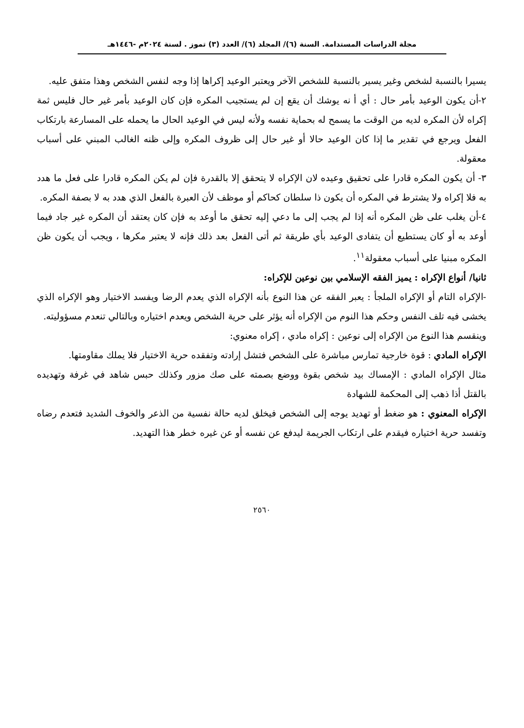مجلة الدراسات المستدامة. السنة (٦)/ المجلد (٦)/ العدد (٣) تموز . لسنة ٢٠٢٤م -١٤٤٦هـ
يسيرا بالنسبة لشخص وغير يسير بالنسبة للشخص الآخر ويعتبر الوعيد إكراها إذا وجه لنفس الشخص وهذا متفق عليه.
٢-أن يكون الوعيد بأمر حال : أي أ نه يوشك أن يقع إن لم يستجيب المكره فإن كان الوعيد بأمر غير حال فليس ثمة إكراه لأن المكره لديه من الوقت ما يسمح له بحماية نفسه ولأنه ليس في الوعيد الحال ما يحمله على المسارعة بارتكاب الفعل ويرجع في تقدير ما إذا كان الوعيد حالا أو غير حال إلى ظروف المكره وإلى ظنه الغالب المبني على أسباب معقولة.
٣- أن يكون المكره قادرا على تحقيق وعيده لان الإكراه لا يتحقق إلا بالقدرة فإن لم يكن المكره قادرا على فعل ما هدد به فلا إكراه ولا يشترط في المكره أن يكون ذا سلطان كحاكم أو موظف لأن العبرة بالفعل الذي هدد به لا بصفة المكره.
٤-أن يغلب على ظن المكره أنه إذا لم يجب إلى ما دعي إليه تحقق ما أوعد به فإن كان يعتقد أن المكره غير جاد فيما أوعد به أو كان يستطيع أن يتفادى الوعيد بأي طريقة ثم أتى الفعل بعد ذلك فإنه لا يعتبر مكرها ، ويجب أن يكون ظن المكره مبنيا على أسباب معقولة<sup>١١</sup>.
ثانيا/ أنواع الإكراه : يميز الفقه الإسلامي بين نوعين للإكراه:
-الإكراه التام أو الإكراه الملجأ : يعبر الفقه عن هذا النوع بأنه الإكراه الذي يعدم الرضا ويفسد الاختيار وهو الإكراه الذي يخشى فيه تلف النفس وحكم هذا النوم من الإكراه أنه يؤثر على حرية الشخص ويعدم اختياره وبالتالي تنعدم مسؤوليته.
وينقسم هذا النوع من الإكراه إلى نوعين : إكراه مادي ، إكراه معنوي:
الإكراه المادي : قوة خارجية تمارس مباشرة على الشخص فتشل إرادته وتفقده حرية الاختيار فلا يملك مقاومتها.
مثال الإكراه المادي : الإمساك بيد شخص بقوة ووضع بصمته على صك مزور وكذلك حبس شاهد في غرفة وتهديده بالقتل أذا ذهب إلى المحكمة للشهادة
الإكراه المعنوي : هو ضغط أو تهديد يوجه إلى الشخص فيخلق لديه حالة نفسية من الذعر والخوف الشديد فتعدم رضاه وتفسد حرية اختياره فيقدم على ارتكاب الجريمة ليدفع عن نفسه أو عن غيره خطر هذا التهديد.
٢٥٦٠